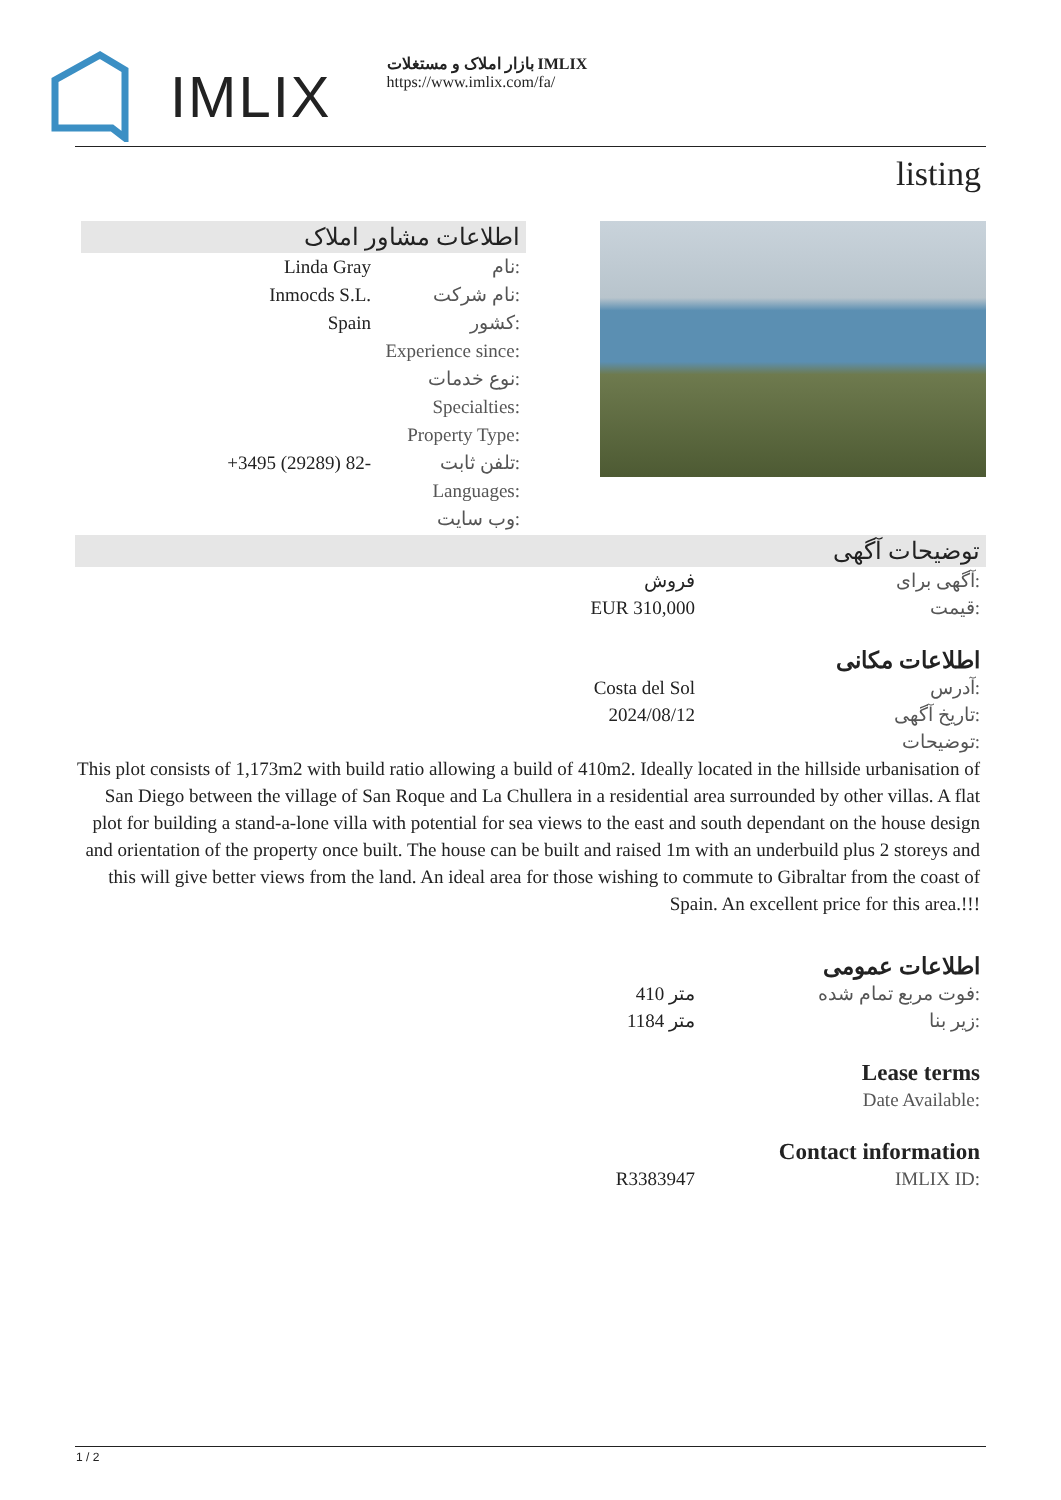IMLIX
بازار املاک و مستغلات IMLIX
https://www.imlix.com/fa/
listing
اطلاعات مشاور املاک
Linda Gray نام:
Inmocds S.L. نام شرکت:
Spain کشور:
Experience since:
نوع خدمات:
Specialties:
Property Type:
+3495 (29289) 82- تلفن ثابت:
Languages:
وب سایت:
توضیحات آگهی
فروش آگهی برای:
EUR 310,000 قیمت:
اطلاعات مکانی
Costa del Sol آدرس:
2024/08/12 تاریخ آگهی:
توضیحات:
This plot consists of 1,173m2 with build ratio allowing a build of 410m2. Ideally located in the hillside urbanisation of San Diego between the village of San Roque and La Chullera in a residential area surrounded by other villas. A flat plot for building a stand-a-lone villa with potential for sea views to the east and south dependant on the house design and orientation of the property once built. The house can be built and raised 1m with an underbuild plus 2 storeys and this will give better views from the land. An ideal area for those wishing to commute to Gibraltar from the coast of Spain. An excellent price for this area.!!!
اطلاعات عمومی
410 متر فوت مربع تمام شده:
1184 متر زیر بنا:
Lease terms
Date Available:
Contact information
R3383947 IMLIX ID:
1 / 2